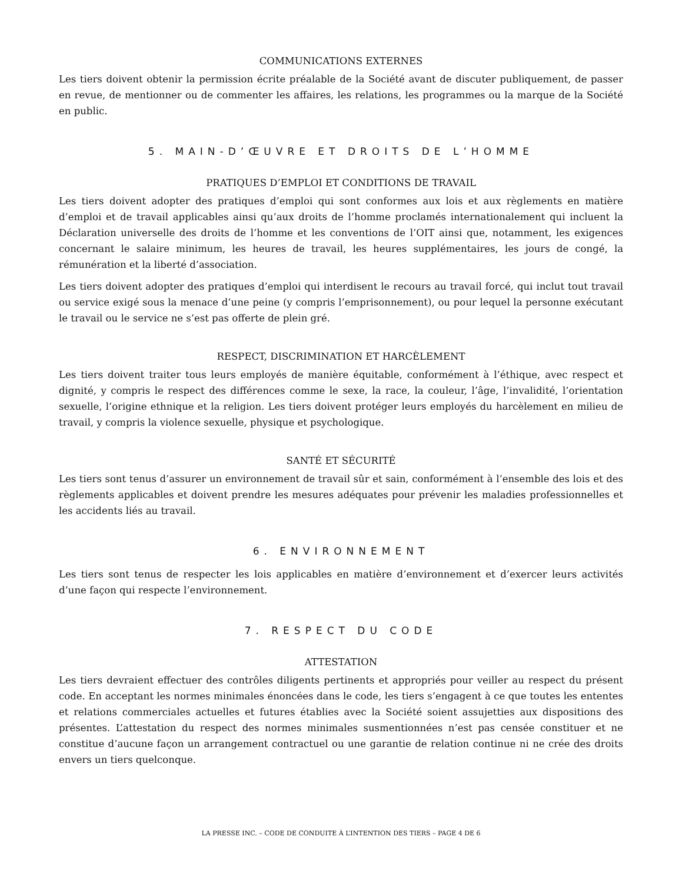COMMUNICATIONS EXTERNES
Les tiers doivent obtenir la permission écrite préalable de la Société avant de discuter publiquement, de passer en revue, de mentionner ou de commenter les affaires, les relations, les programmes ou la marque de la Société en public.
5. MAIN-D’ŒUVRE ET DROITS DE L’HOMME
PRATIQUES D’EMPLOI ET CONDITIONS DE TRAVAIL
Les tiers doivent adopter des pratiques d’emploi qui sont conformes aux lois et aux règlements en matière d’emploi et de travail applicables ainsi qu’aux droits de l’homme proclamés internationalement qui incluent la Déclaration universelle des droits de l’homme et les conventions de l’OIT ainsi que, notamment, les exigences concernant le salaire minimum, les heures de travail, les heures supplémentaires, les jours de congé, la rémunération et la liberté d’association.
Les tiers doivent adopter des pratiques d’emploi qui interdisent le recours au travail forcé, qui inclut tout travail ou service exigé sous la menace d’une peine (y compris l’emprisonnement), ou pour lequel la personne exécutant le travail ou le service ne s’est pas offerte de plein gré.
RESPECT, DISCRIMINATION ET HARCÈLEMENT
Les tiers doivent traiter tous leurs employés de manière équitable, conformément à l’éthique, avec respect et dignité, y compris le respect des différences comme le sexe, la race, la couleur, l’âge, l’invalidité, l’orientation sexuelle, l’origine ethnique et la religion. Les tiers doivent protéger leurs employés du harcèlement en milieu de travail, y compris la violence sexuelle, physique et psychologique.
SANTÉ ET SÉCURITÉ
Les tiers sont tenus d’assurer un environnement de travail sûr et sain, conformément à l’ensemble des lois et des règlements applicables et doivent prendre les mesures adéquates pour prévenir les maladies professionnelles et les accidents liés au travail.
6. ENVIRONNEMENT
Les tiers sont tenus de respecter les lois applicables en matière d’environnement et d’exercer leurs activités d’une façon qui respecte l’environnement.
7. RESPECT DU CODE
ATTESTATION
Les tiers devraient effectuer des contrôles diligents pertinents et appropriés pour veiller au respect du présent code. En acceptant les normes minimales énoncées dans le code, les tiers s’engagent à ce que toutes les ententes et relations commerciales actuelles et futures établies avec la Société soient assujetties aux dispositions des présentes. L’attestation du respect des normes minimales susmentionnées n’est pas censée constituer et ne constitue d’aucune façon un arrangement contractuel ou une garantie de relation continue ni ne crée des droits envers un tiers quelconque.
LA PRESSE INC. – CODE DE CONDUITE À L’INTENTION DES TIERS – PAGE 4 DE 6